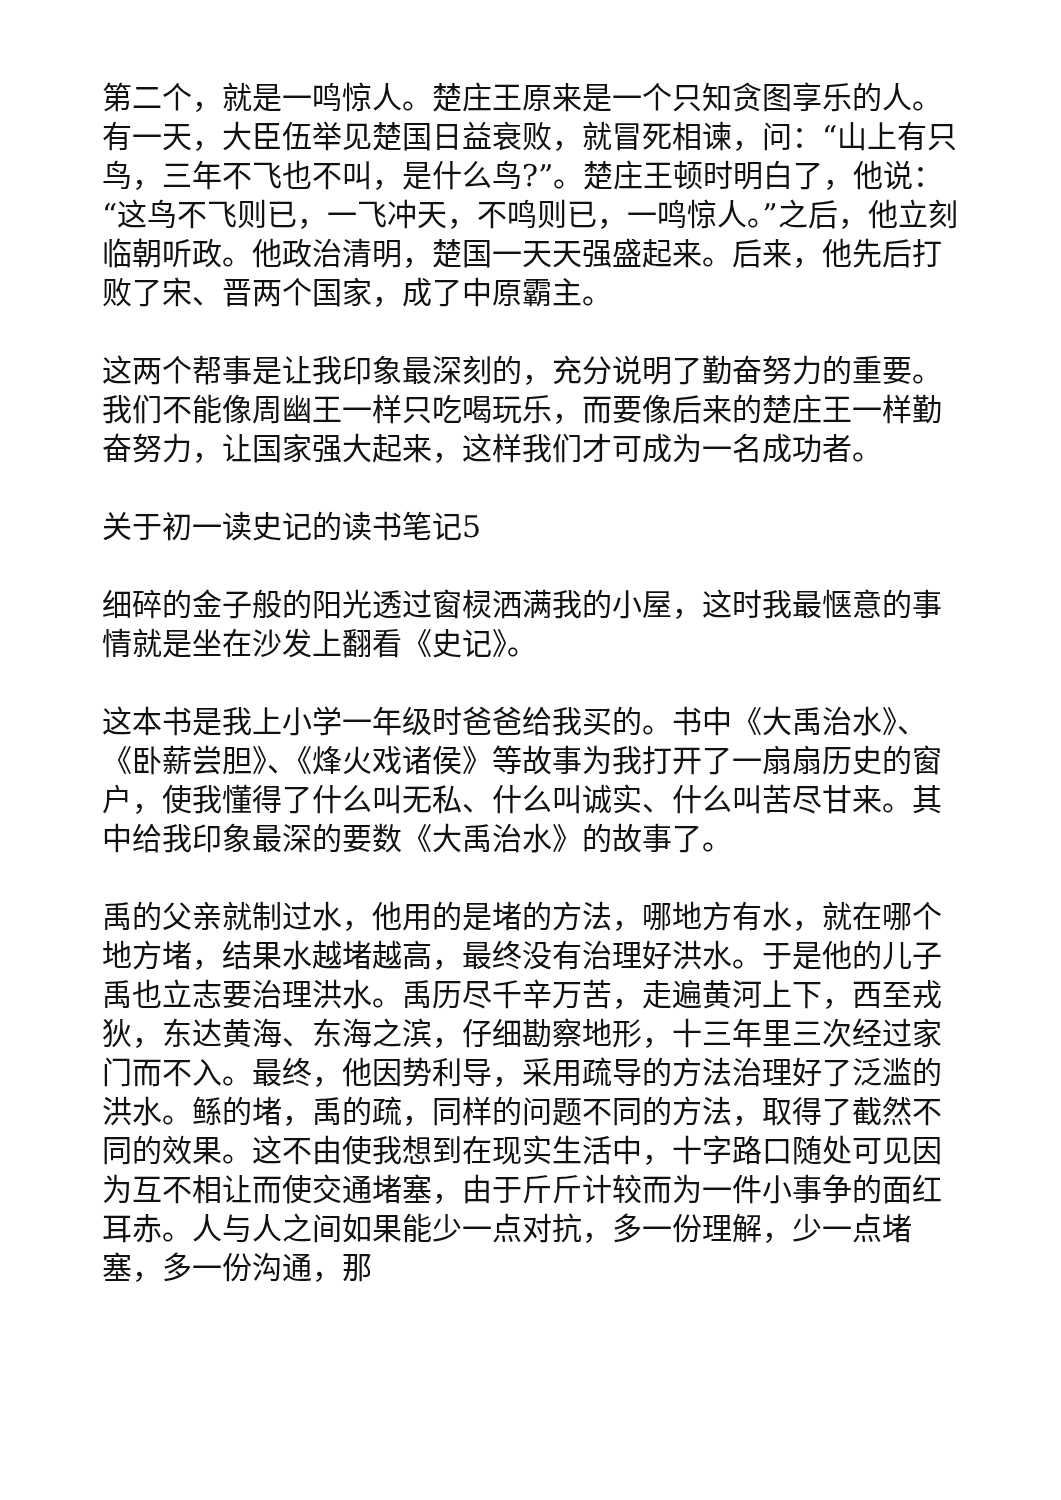第二个，就是一鸣惊人。楚庄王原来是一个只知贪图享乐的人。有一天，大臣伍举见楚国日益衰败，就冒死相谏，问：“山上有只鸟，三年不飞也不叫，是什么鸟?”。楚庄王顿时明白了，他说：“这鸟不飞则已，一飞冲天，不鸣则已，一鸣惊人。”之后，他立刻临朝听政。他政治清明，楚国一天天强盛起来。后来，他先后打败了宋、晋两个国家，成了中原霸主。
这两个帮事是让我印象最深刻的，充分说明了勤奋努力的重要。我们不能像周幽王一样只吃喝玩乐，而要像后来的楚庄王一样勤奋努力，让国家强大起来，这样我们才可成为一名成功者。
关于初一读史记的读书笔记5
细碎的金子般的阳光透过窗棂洒满我的小屋，这时我最惬意的事情就是坐在沙发上翻看《史记》。
这本书是我上小学一年级时爸爸给我买的。书中《大禹治水》、《卧薪尝胆》、《烽火戏诸侯》等故事为我打开了一扇扇历史的窗户，使我懂得了什么叫无私、什么叫诚实、什么叫苦尽甘来。其中给我印象最深的要数《大禹治水》的故事了。
禹的父亲就制过水，他用的是堵的方法，哪地方有水，就在哪个地方堵，结果水越堵越高，最终没有治理好洪水。于是他的儿子禹也立志要治理洪水。禹历尽千辛万苦，走遍黄河上下，西至戎狄，东达黄海、东海之滨，仔细勘察地形，十三年里三次经过家门而不入。最终，他因势利导，采用疏导的方法治理好了泛滥的洪水。鲧的堵，禹的疏，同样的问题不同的方法，取得了截然不同的效果。这不由使我想到在现实生活中，十字路口随处可见因为互不相让而使交通堵塞，由于斤斤计较而为一件小事争的面红耳赤。人与人之间如果能少一点对抗，多一份理解，少一点堵塞，多一份沟通，那